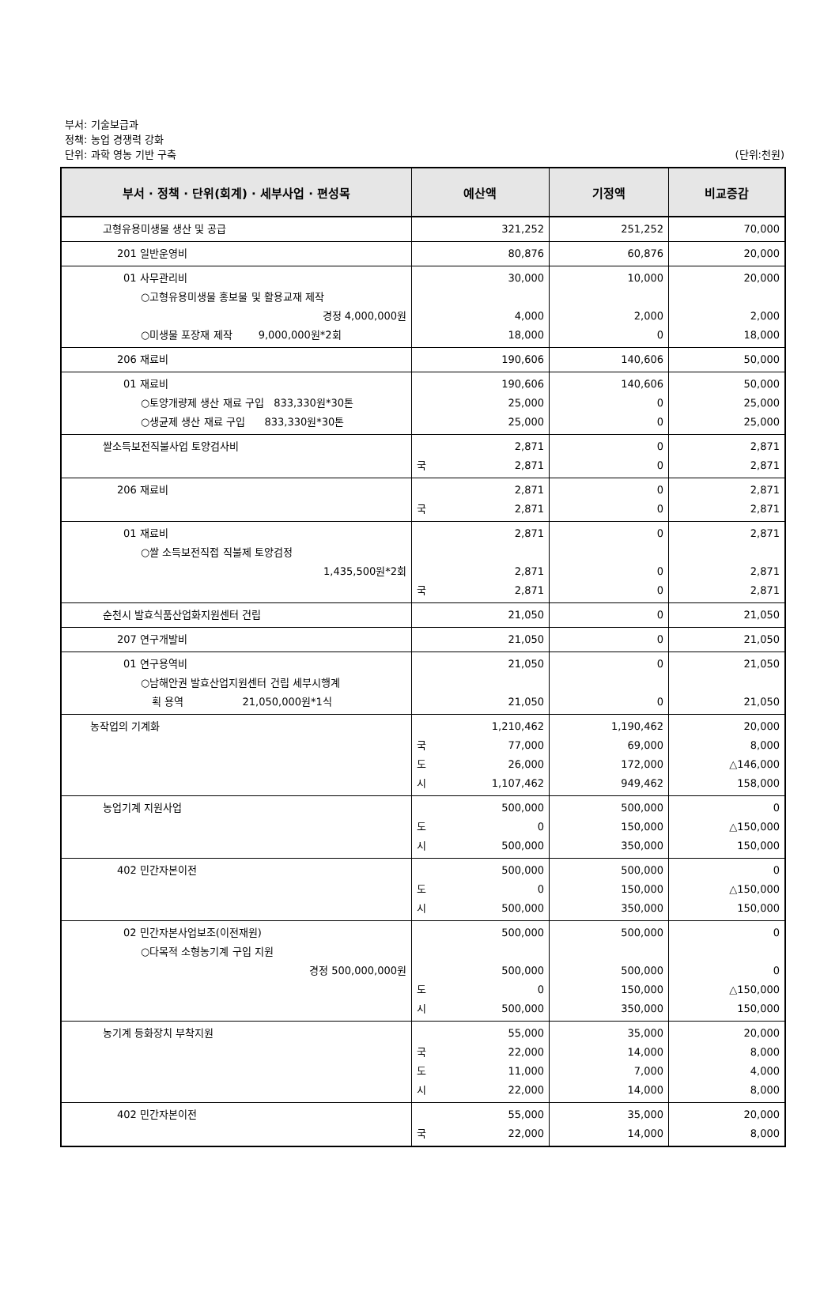부서: 기술보급과
정책: 농업 경쟁력 강화
단위: 과학 영농 기반 구축
(단위:천원)
| 부서 · 정책 · 단위(회계) · 세부사업 · 편성목 | 예산액 | 기정액 | 비교증감 |
| --- | --- | --- | --- |
| 고형유용미생물 생산 및 공급 | 321,252 | 251,252 | 70,000 |
| 201 일반운영비 | 80,876 | 60,876 | 20,000 |
| 01 사무관리비 ○고형유용미생물 홍보물 및 활용교재 제작 경정 4,000,000원 ○미생물 포장재 제작 9,000,000원*2회 | 30,000 4,000 18,000 | 10,000 2,000 0 | 20,000 2,000 18,000 |
| 206 재료비 | 190,606 | 140,606 | 50,000 |
| 01 재료비 ○토양개량제 생산 재료 구입 833,330원*30톤 ○생균제 생산 재료 구입 833,330원*30톤 | 190,606 25,000 25,000 | 140,606 0 0 | 50,000 25,000 25,000 |
| 쌀소득보전직불사업 토양검사비 | 2,871 국 2,871 | 0 0 | 2,871 2,871 |
| 206 재료비 | 2,871 국 2,871 | 0 0 | 2,871 2,871 |
| 01 재료비 ○쌀 소득보전직접 직불제 토양검정 1,435,500원*2회 | 2,871 2,871 국 2,871 | 0 0 0 | 2,871 2,871 2,871 |
| 순천시 발효식품산업화지원센터 건립 | 21,050 | 0 | 21,050 |
| 207 연구개발비 | 21,050 | 0 | 21,050 |
| 01 연구용역비 ○남해안권 발효산업지원센터 건립 세부시행계 획 용역 21,050,000원*1식 | 21,050 21,050 | 0 0 | 21,050 21,050 |
| 농작업의 기계화 | 1,210,462 국 77,000 도 26,000 시 1,107,462 | 1,190,462 69,000 172,000 949,462 | 20,000 8,000 △146,000 158,000 |
| 농업기계 지원사업 | 500,000 도 0 시 500,000 | 500,000 150,000 350,000 | 0 △150,000 150,000 |
| 402 민간자본이전 | 500,000 도 0 시 500,000 | 500,000 150,000 350,000 | 0 △150,000 150,000 |
| 02 민간자본사업보조(이전재원) ○다목적 소형농기계 구입 지원 경정 500,000,000원 | 500,000 500,000 도 0 시 500,000 | 500,000 500,000 150,000 350,000 | 0 0 △150,000 150,000 |
| 농기계 등화장치 부착지원 | 55,000 국 22,000 도 11,000 시 22,000 | 35,000 14,000 7,000 14,000 | 20,000 8,000 4,000 8,000 |
| 402 민간자본이전 | 55,000 국 22,000 | 35,000 14,000 | 20,000 8,000 |